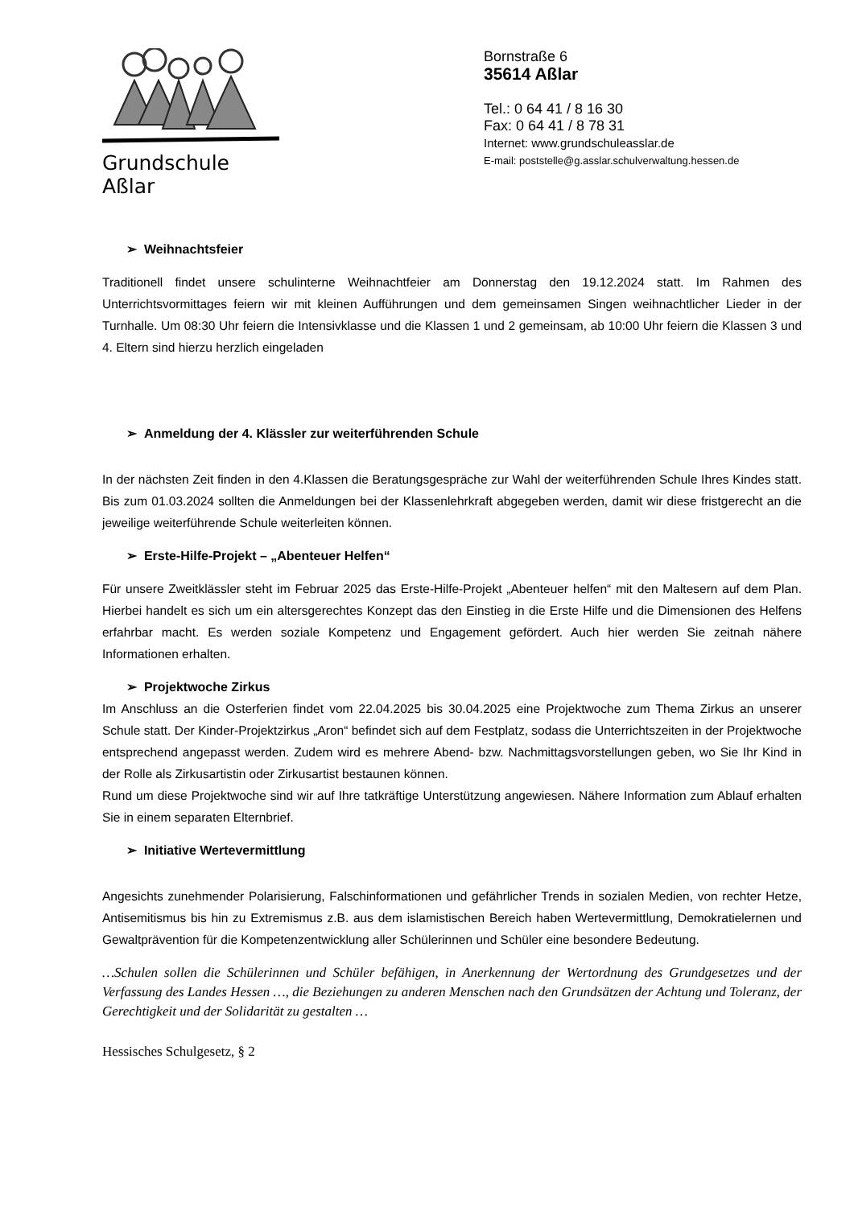Grundschule Aßlar
Bornstraße 6
35614 Aßlar
Tel.: 0 64 41 / 8 16 30
Fax: 0 64 41 / 8 78 31
Internet: www.grundschuleasslar.de
E-mail: poststelle@g.asslar.schulverwaltung.hessen.de
➢ Weihnachtsfeier
Traditionell findet unsere schulinterne Weihnachtfeier am Donnerstag den 19.12.2024 statt. Im Rahmen des Unterrichtsvormittages feiern wir mit kleinen Aufführungen und dem gemeinsamen Singen weihnachtlicher Lieder in der Turnhalle. Um 08:30 Uhr feiern die Intensivklasse und die Klassen 1 und 2 gemeinsam, ab 10:00 Uhr feiern die Klassen 3 und 4. Eltern sind hierzu herzlich eingeladen
➢ Anmeldung der 4. Klässler zur weiterführenden Schule
In der nächsten Zeit finden in den 4.Klassen die Beratungsgespräche zur Wahl der weiterführenden Schule Ihres Kindes statt. Bis zum 01.03.2024 sollten die Anmeldungen bei der Klassenlehrkraft abgegeben werden, damit wir diese fristgerecht an die jeweilige weiterführende Schule weiterleiten können.
➢ Erste-Hilfe-Projekt – „Abenteuer Helfen“
Für unsere Zweitklässler steht im Februar 2025 das Erste-Hilfe-Projekt „Abenteuer helfen“ mit den Maltesern auf dem Plan. Hierbei handelt es sich um ein altersgerechtes Konzept das den Einstieg in die Erste Hilfe und die Dimensionen des Helfens erfahrbar macht. Es werden soziale Kompetenz und Engagement gefördert. Auch hier werden Sie zeitnah nähere Informationen erhalten.
➢ Projektwoche Zirkus
Im Anschluss an die Osterferien findet vom 22.04.2025 bis 30.04.2025 eine Projektwoche zum Thema Zirkus an unserer Schule statt. Der Kinder-Projektzirkus „Aron“ befindet sich auf dem Festplatz, sodass die Unterrichtszeiten in der Projektwoche entsprechend angepasst werden. Zudem wird es mehrere Abend- bzw. Nachmittagsvorstellungen geben, wo Sie Ihr Kind in der Rolle als Zirkusartistin oder Zirkusartist bestaunen können.
Rund um diese Projektwoche sind wir auf Ihre tatkräftige Unterstützung angewiesen. Nähere Information zum Ablauf erhalten Sie in einem separaten Elternbrief.
➢ Initiative Wertevermittlung
Angesichts zunehmender Polarisierung, Falschinformationen und gefährlicher Trends in sozialen Medien, von rechter Hetze, Antisemitismus bis hin zu Extremismus z.B. aus dem islamistischen Bereich haben Wertevermittlung, Demokratielernen und Gewaltprävention für die Kompetenzentwicklung aller Schülerinnen und Schüler eine besondere Bedeutung.
…Schulen sollen die Schülerinnen und Schüler befähigen, in Anerkennung der Wertordnung des Grundgesetzes und der Verfassung des Landes Hessen …, die Beziehungen zu anderen Menschen nach den Grundsätzen der Achtung und Toleranz, der Gerechtigkeit und der Solidarität zu gestalten …
Hessisches Schulgesetz, § 2